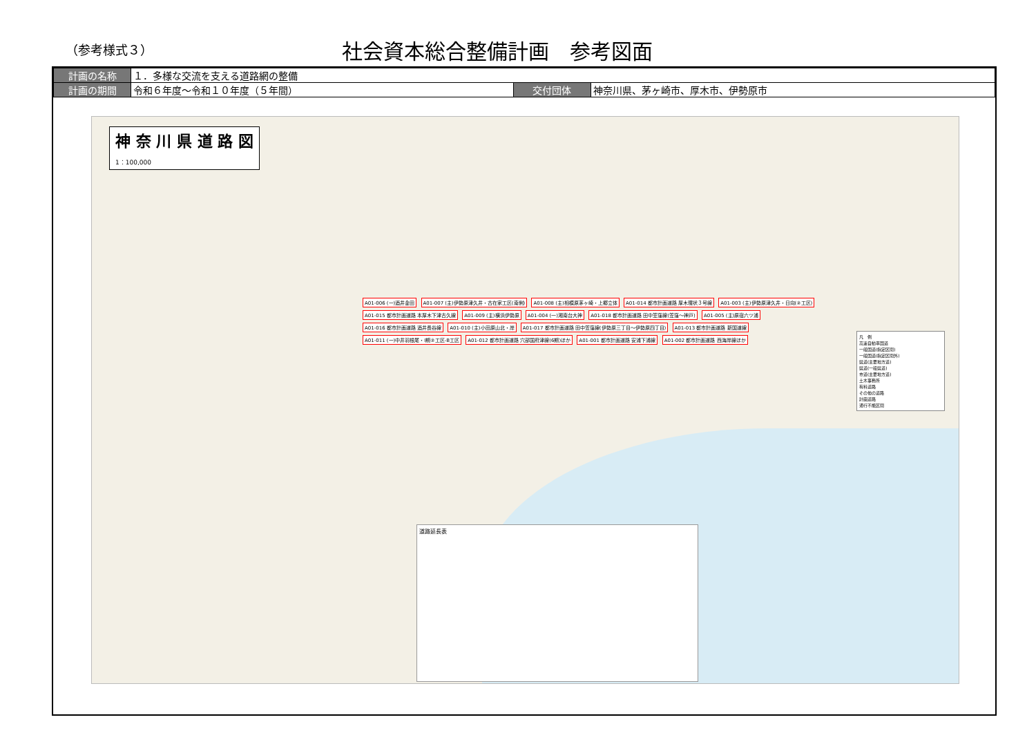（参考様式３）
社会資本総合整備計画　参考図面
| 計画の名称 | １．多様な交流を支える道路網の整備 | | |
| 計画の期間 | 令和６年度〜令和１０年度（５年間） | 交付団体 | 神奈川県、茅ヶ崎市、厚木市、伊勢原市 |
神 奈 川 県 道 路 図
1：100,000
A01-006 (一)酒井金田 A01-007 (主)伊勢原津久井・古在家工区(南側) A01-008 (主)相模原茅ヶ崎・上郷立体 A01-014 都市計画道路 厚木環状３号線 A01-003 (主)伊勢原津久井・日向(②工区) A01-015 都市計画道路 本厚木下津古久線 A01-009 (主)横浜伊勢原 A01-004 (一)湘南台大神 A01-018 都市計画道路 田中笠窪線(笠窪〜神戸) A01-005 (主)原宿六ツ浦 A01-016 都市計画道路 酒井長谷線 A01-010 (主)小田原山北・岸 A01-017 都市計画道路 田中笠窪線(伊勢原三丁目〜伊勢原四丁目) A01-013 都市計画道路 新国道線 A01-011 (一)中井羽根尾・Ⅰ期②工区-B工区 A01-012 都市計画道路 穴部国府津線(6期)ほか A01-001 都市計画道路 安浦下浦線 A01-002 都市計画道路 西海岸線ほか
凡　例
高速自動車国道
一般国道(指定区間)
一般国道(指定区間外)
県道(主要地方道)
県道(一般県道)
市道(主要地方道)
土木事務所
有料道路
その他の道路
計画道路
通行不能区間
道路延長表